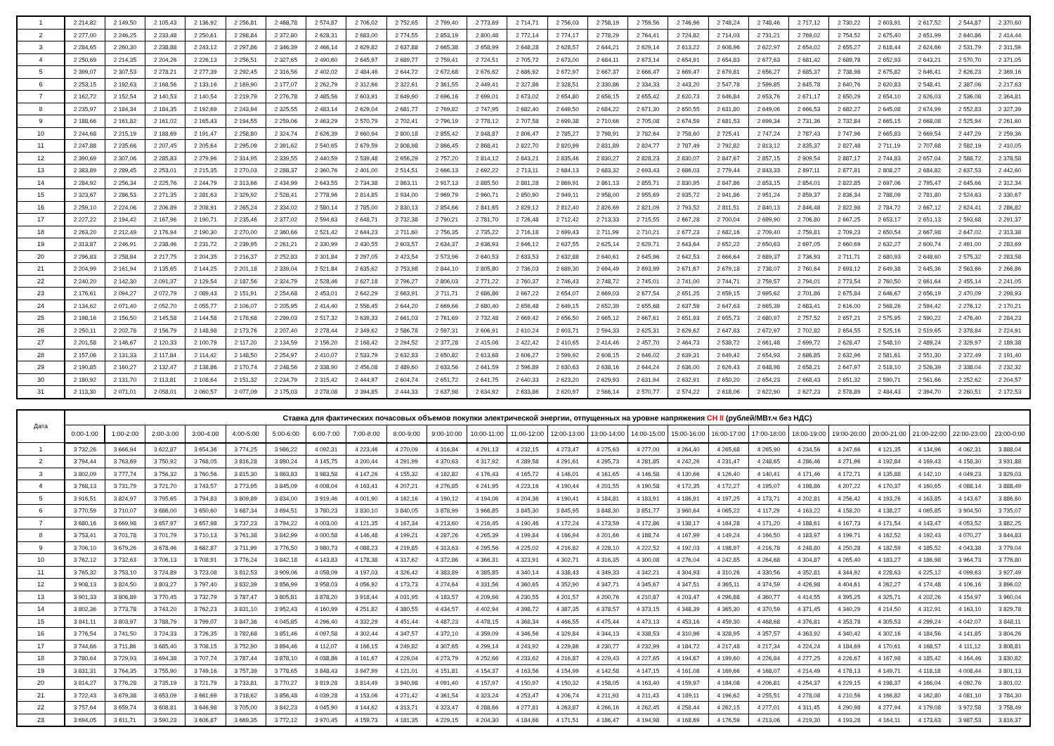| 1 | 2 214,82 | 2 149,50 | 2 105,43 | 2 136,92 | 2 256,81 | 2 468,78 | 2 574,87 | 2 706,02 | 2 752,65 | 2 799,40 | 2 773,69 | 2 714,71 | 2 756,03 | 2 758,19 | 2 759,56 | 2 746,96 | 2 748,24 | 2 748,46 | 2 717,12 | 2 730,22 | 2 603,91 | 2 617,52 | 2 544,87 | 2 370,60 |
| 2 | 2 277,00 | 2 246,25 | 2 233,48 | 2 250,61 | 2 298,84 | 2 372,80 | 2 628,31 | 2 683,00 | 2 774,55 | 2 853,19 | 2 800,48 | 2 772,14 | 2 774,17 | 2 778,29 | 2 764,41 | 2 724,82 | 2 714,03 | 2 731,21 | 2 769,02 | 2 754,52 | 2 675,40 | 2 651,99 | 2 640,86 | 2 414,44 |
| 3 | 2 284,65 | 2 260,30 | 2 238,88 | 2 243,12 | 2 297,86 | 2 346,39 | 2 466,14 | 2 629,82 | 2 637,88 | 2 665,38 | 2 658,99 | 2 648,28 | 2 628,57 | 2 644,21 | 2 629,14 | 2 613,22 | 2 608,96 | 2 622,97 | 2 654,02 | 2 655,27 | 2 618,44 | 2 624,66 | 2 531,79 | 2 311,59 |
| 4 | 2 250,69 | 2 214,35 | 2 204,26 | 2 226,13 | 2 256,51 | 2 327,65 | 2 490,60 | 2 645,97 | 2 689,77 | 2 759,41 | 2 724,51 | 2 705,72 | 2 673,00 | 2 684,11 | 2 673,14 | 2 654,91 | 2 654,83 | 2 677,63 | 2 681,42 | 2 689,78 | 2 652,93 | 2 643,21 | 2 570,70 | 2 371,05 |
| 5 | 2 399,07 | 2 307,53 | 2 278,21 | 2 277,39 | 2 292,45 | 2 316,56 | 2 402,02 | 2 484,46 | 2 644,72 | 2 672,68 | 2 676,62 | 2 686,92 | 2 672,97 | 2 667,37 | 2 666,47 | 2 669,47 | 2 679,81 | 2 656,27 | 2 685,37 | 2 738,98 | 2 675,82 | 2 646,41 | 2 626,23 | 2 369,16 |
| 6 | 2 253,15 | 2 192,63 | 2 168,56 | 2 133,16 | 2 169,90 | 2 177,07 | 2 262,79 | 2 312,66 | 2 322,61 | 2 361,55 | 2 449,41 | 2 327,86 | 2 328,51 | 2 330,86 | 2 334,33 | 2 443,20 | 2 547,78 | 2 599,85 | 2 645,78 | 2 640,76 | 2 620,83 | 2 548,41 | 2 387,06 | 2 217,63 |
| 7 | 2 162,72 | 2 152,54 | 2 140,53 | 2 140,54 | 2 219,79 | 2 276,78 | 2 485,56 | 2 603,91 | 2 649,90 | 2 696,16 | 2 699,01 | 2 673,02 | 2 654,80 | 2 656,15 | 2 655,42 | 2 620,73 | 2 646,84 | 2 653,76 | 2 671,17 | 2 650,29 | 2 654,10 | 2 626,03 | 2 536,08 | 2 364,81 |
| 8 | 2 235,97 | 2 184,34 | 2 184,35 | 2 192,69 | 2 243,94 | 2 325,55 | 2 483,14 | 2 629,04 | 2 681,77 | 2 769,82 | 2 747,95 | 2 682,40 | 2 649,50 | 2 684,22 | 2 671,30 | 2 650,55 | 2 631,80 | 2 649,06 | 2 666,53 | 2 682,27 | 2 645,08 | 2 674,99 | 2 552,83 | 2 327,39 |
| 9 | 2 188,66 | 2 161,82 | 2 161,02 | 2 165,43 | 2 194,55 | 2 259,06 | 2 463,29 | 2 570,79 | 2 702,41 | 2 796,19 | 2 778,12 | 2 707,58 | 2 699,38 | 2 710,66 | 2 705,08 | 2 674,59 | 2 681,53 | 2 699,34 | 2 731,36 | 2 732,84 | 2 665,15 | 2 668,08 | 2 525,94 | 2 261,60 |
| 10 | 2 244,68 | 2 215,19 | 2 188,69 | 2 191,47 | 2 258,80 | 2 324,74 | 2 626,39 | 2 660,94 | 2 800,18 | 2 855,42 | 2 848,87 | 2 806,47 | 2 785,27 | 2 798,91 | 2 782,64 | 2 758,60 | 2 725,41 | 2 747,24 | 2 787,43 | 2 747,96 | 2 665,83 | 2 669,54 | 2 447,29 | 2 259,36 |
| 11 | 2 247,88 | 2 235,66 | 2 207,45 | 2 205,64 | 2 295,09 | 2 391,62 | 2 540,65 | 2 679,59 | 2 808,98 | 2 866,45 | 2 868,41 | 2 822,70 | 2 820,99 | 2 831,89 | 2 824,77 | 2 787,49 | 2 792,82 | 2 813,12 | 2 835,37 | 2 827,48 | 2 711,19 | 2 707,68 | 2 582,19 | 2 410,05 |
| 12 | 2 390,69 | 2 307,06 | 2 285,83 | 2 279,96 | 2 314,95 | 2 339,55 | 2 440,59 | 2 539,48 | 2 656,29 | 2 757,20 | 2 814,12 | 2 843,21 | 2 835,46 | 2 830,27 | 2 828,23 | 2 830,07 | 2 847,67 | 2 857,15 | 2 909,54 | 2 887,17 | 2 744,83 | 2 657,04 | 2 588,72 | 2 378,58 |
| 13 | 2 383,89 | 2 289,45 | 2 253,01 | 2 215,35 | 2 270,03 | 2 288,37 | 2 360,76 | 2 401,00 | 2 514,51 | 2 666,13 | 2 692,22 | 2 713,11 | 2 684,13 | 2 683,32 | 2 693,43 | 2 686,03 | 2 779,44 | 2 843,33 | 2 897,11 | 2 877,81 | 2 808,27 | 2 684,82 | 2 637,53 | 2 442,60 |
| 14 | 2 284,92 | 2 256,34 | 2 225,76 | 2 244,79 | 2 313,66 | 2 434,99 | 2 643,55 | 2 734,38 | 2 863,11 | 2 917,13 | 2 885,50 | 2 881,28 | 2 869,91 | 2 861,13 | 2 855,71 | 2 830,95 | 2 847,86 | 2 853,15 | 2 854,01 | 2 822,85 | 2 697,06 | 2 795,47 | 2 645,66 | 2 312,34 |
| 15 | 2 323,67 | 2 286,53 | 2 271,35 | 2 281,63 | 2 329,92 | 2 528,41 | 2 778,96 | 2 814,85 | 2 934,00 | 2 969,79 | 2 960,71 | 2 850,90 | 2 949,11 | 2 958,00 | 2 955,69 | 2 935,72 | 2 941,86 | 2 951,24 | 2 859,37 | 2 836,34 | 2 788,09 | 2 781,80 | 2 524,63 | 2 330,67 |
| 16 | 2 259,10 | 2 224,06 | 2 206,89 | 2 208,91 | 2 265,24 | 2 334,02 | 2 580,14 | 2 785,00 | 2 830,13 | 2 854,66 | 2 841,65 | 2 829,12 | 2 812,40 | 2 826,69 | 2 821,09 | 2 793,52 | 2 811,51 | 2 840,13 | 2 846,48 | 2 822,98 | 2 784,72 | 2 667,12 | 2 624,41 | 2 286,82 |
| 17 | 2 227,22 | 2 194,42 | 2 167,96 | 2 190,71 | 2 235,46 | 2 377,02 | 2 594,63 | 2 648,71 | 2 732,38 | 2 790,21 | 2 781,70 | 2 726,48 | 2 712,42 | 2 713,33 | 2 715,55 | 2 667,28 | 2 700,04 | 2 699,90 | 2 706,80 | 2 667,25 | 2 653,17 | 2 651,13 | 2 593,68 | 2 291,37 |
| 18 | 2 263,20 | 2 212,49 | 2 176,94 | 2 190,30 | 2 270,00 | 2 360,66 | 2 521,42 | 2 644,23 | 2 711,60 | 2 756,35 | 2 735,22 | 2 716,18 | 2 699,43 | 2 711,99 | 2 710,21 | 2 677,23 | 2 682,16 | 2 709,40 | 2 759,81 | 2 709,23 | 2 650,54 | 2 667,98 | 2 647,02 | 2 313,38 |
| 19 | 2 313,87 | 2 246,91 | 2 238,46 | 2 231,72 | 2 239,95 | 2 261,21 | 2 330,99 | 2 430,55 | 2 603,57 | 2 634,37 | 2 636,93 | 2 646,12 | 2 637,55 | 2 625,14 | 2 629,71 | 2 643,64 | 2 652,22 | 2 650,63 | 2 697,05 | 2 660,69 | 2 632,27 | 2 600,74 | 2 491,00 | 2 283,69 |
| 20 | 2 296,83 | 2 258,84 | 2 217,75 | 2 204,35 | 2 216,37 | 2 252,83 | 2 301,84 | 2 297,05 | 2 423,54 | 2 573,96 | 2 640,53 | 2 633,53 | 2 632,88 | 2 640,61 | 2 645,96 | 2 642,53 | 2 666,64 | 2 689,37 | 2 736,93 | 2 711,71 | 2 680,93 | 2 648,60 | 2 575,32 | 2 283,58 |
| 21 | 2 204,99 | 2 161,94 | 2 135,65 | 2 144,25 | 2 201,18 | 2 339,04 | 2 521,84 | 2 635,62 | 2 753,98 | 2 844,10 | 2 805,80 | 2 736,03 | 2 689,30 | 2 694,49 | 2 693,99 | 2 671,67 | 2 679,18 | 2 738,07 | 2 760,64 | 2 693,12 | 2 649,38 | 2 645,36 | 2 563,66 | 2 266,86 |
| 22 | 2 240,20 | 2 142,30 | 2 091,37 | 2 129,54 | 2 187,56 | 2 324,79 | 2 528,46 | 2 627,18 | 2 796,27 | 2 806,03 | 2 771,22 | 2 760,37 | 2 746,43 | 2 748,72 | 2 745,01 | 2 741,00 | 2 744,71 | 2 759,57 | 2 794,01 | 2 773,54 | 2 760,50 | 2 661,64 | 2 455,14 | 2 241,05 |
| 23 | 2 176,61 | 2 094,27 | 2 072,79 | 2 089,43 | 2 151,91 | 2 254,68 | 2 453,01 | 2 642,29 | 2 663,91 | 2 711,71 | 2 686,86 | 2 667,22 | 2 654,07 | 2 669,03 | 2 677,54 | 2 651,25 | 2 659,15 | 2 695,62 | 2 701,86 | 2 675,84 | 2 646,67 | 2 656,19 | 2 470,09 | 2 298,93 |
| 24 | 2 134,62 | 2 071,40 | 2 052,70 | 2 055,77 | 2 106,07 | 2 205,95 | 2 414,40 | 2 556,45 | 2 644,20 | 2 669,66 | 2 680,40 | 2 656,48 | 2 649,15 | 2 652,39 | 2 655,68 | 2 637,59 | 2 647,63 | 2 665,39 | 2 683,41 | 2 616,00 | 2 568,26 | 2 594,42 | 2 276,12 | 2 170,21 |
| 25 | 2 198,16 | 2 156,50 | 2 145,58 | 2 144,58 | 2 178,68 | 2 299,03 | 2 517,32 | 2 639,33 | 2 661,03 | 2 761,69 | 2 732,48 | 2 669,42 | 2 656,50 | 2 665,12 | 2 667,61 | 2 651,93 | 2 655,73 | 2 680,97 | 2 757,52 | 2 657,21 | 2 575,95 | 2 590,22 | 2 476,40 | 2 284,23 |
| 26 | 2 250,11 | 2 202,78 | 2 156,79 | 2 148,98 | 2 173,76 | 2 207,40 | 2 278,44 | 2 349,62 | 2 586,78 | 2 597,31 | 2 606,91 | 2 610,24 | 2 603,71 | 2 594,33 | 2 625,31 | 2 629,62 | 2 647,83 | 2 672,97 | 2 702,82 | 2 654,55 | 2 525,16 | 2 519,65 | 2 378,84 | 2 224,91 |
| 27 | 2 201,58 | 2 146,67 | 2 120,33 | 2 100,79 | 2 117,20 | 2 134,59 | 2 156,20 | 2 168,42 | 2 294,52 | 2 377,28 | 2 415,06 | 2 422,42 | 2 410,65 | 2 414,46 | 2 457,70 | 2 464,73 | 2 538,72 | 2 661,48 | 2 699,72 | 2 628,47 | 2 548,10 | 2 489,24 | 2 329,97 | 2 189,38 |
| 28 | 2 157,06 | 2 131,33 | 2 117,84 | 2 114,42 | 2 148,50 | 2 254,97 | 2 410,07 | 2 533,79 | 2 632,83 | 2 650,82 | 2 613,68 | 2 606,27 | 2 599,92 | 2 608,15 | 2 646,02 | 2 639,31 | 2 649,42 | 2 654,93 | 2 686,85 | 2 632,96 | 2 581,61 | 2 551,30 | 2 372,49 | 2 191,40 |
| 29 | 2 190,85 | 2 160,27 | 2 132,47 | 2 138,86 | 2 170,74 | 2 248,56 | 2 338,90 | 2 456,08 | 2 489,60 | 2 633,56 | 2 641,59 | 2 596,89 | 2 630,63 | 2 638,16 | 2 644,24 | 2 636,00 | 2 626,43 | 2 648,98 | 2 658,21 | 2 647,97 | 2 518,10 | 2 526,39 | 2 338,04 | 2 232,32 |
| 30 | 2 180,92 | 2 131,70 | 2 113,81 | 2 108,64 | 2 151,32 | 2 234,79 | 2 315,42 | 2 444,97 | 2 604,74 | 2 651,72 | 2 641,75 | 2 640,33 | 2 623,20 | 2 629,93 | 2 631,94 | 2 632,91 | 2 650,20 | 2 654,23 | 2 668,43 | 2 651,32 | 2 590,71 | 2 561,66 | 2 252,62 | 2 204,57 |
| 31 | 2 113,30 | 2 071,01 | 2 058,01 | 2 060,57 | 2 077,09 | 2 175,03 | 2 278,08 | 2 394,85 | 2 444,33 | 2 637,98 | 2 634,92 | 2 633,86 | 2 620,97 | 2 566,14 | 2 570,77 | 2 574,22 | 2 618,06 | 2 622,90 | 2 627,23 | 2 578,89 | 2 484,43 | 2 394,70 | 2 260,51 | 2 172,53 |
| Дата | Ставка для фактических почасовых объемов покупки электрической энергии, отпущенных на уровне напряжения СН II (рублей/МВт.ч без НДС) | | | | | | | | | | | | | | | | | | | | | | | |
| --- | --- | --- | --- | --- | --- | --- | --- | --- | --- | --- | --- | --- | --- | --- | --- | --- | --- | --- | --- | --- | --- | --- | --- | --- |
| | 0:00-1:00 | 1:00-2:00 | 2:00-3:00 | 3:00-4:00 | 4:00-5:00 | 5:00-6:00 | 6:00-7:00 | 7:00-8:00 | 8:00-9:00 | 9:00-10:00 | 10:00-11:00 | 11:00-12:00 | 12:00-13:00 | 13:00-14:00 | 14:00-15:00 | 15:00-16:00 | 16:00-17:00 | 17:00-18:00 | 18:00-19:00 | 19:00-20:00 | 20:00-21:00 | 21:00-22:00 | 22:00-23:00 | 23:00-0:00 |
| 1 | 3 732,26 | 3 666,94 | 3 622,87 | 3 654,36 | 3 774,25 | 3 986,22 | 4 092,31 | 4 223,46 | 4 270,09 | 4 316,84 | 4 291,13 | 4 232,15 | 4 273,47 | 4 275,63 | 4 277,00 | 4 264,40 | 4 265,68 | 4 265,90 | 4 234,56 | 4 247,66 | 4 121,35 | 4 134,96 | 4 062,31 | 3 888,04 |
| 2 | 3 794,44 | 3 763,69 | 3 750,92 | 3 768,05 | 3 816,28 | 3 890,24 | 4 145,75 | 4 200,44 | 4 291,99 | 4 370,63 | 4 317,92 | 4 289,58 | 4 291,61 | 4 295,73 | 4 281,85 | 4 242,26 | 4 231,47 | 4 248,65 | 4 286,46 | 4 271,96 | 4 192,84 | 4 169,43 | 4 158,30 | 3 931,88 |
| 3 | 3 802,09 | 3 777,74 | 3 756,32 | 3 760,56 | 3 815,30 | 3 863,83 | 3 983,58 | 4 147,26 | 4 155,32 | 4 182,82 | 4 176,43 | 4 165,72 | 4 146,01 | 4 161,65 | 4 146,58 | 4 130,66 | 4 126,40 | 4 140,41 | 4 171,46 | 4 172,71 | 4 135,88 | 4 142,10 | 4 049,23 | 3 829,03 |
| 4 | 3 768,13 | 3 731,79 | 3 721,70 | 3 743,57 | 3 773,95 | 3 845,09 | 4 008,04 | 4 163,41 | 4 207,21 | 4 276,85 | 4 241,95 | 4 223,16 | 4 190,44 | 4 201,55 | 4 190,58 | 4 172,35 | 4 172,27 | 4 195,07 | 4 198,86 | 4 207,22 | 4 170,37 | 4 160,65 | 4 088,14 | 3 888,49 |
| 5 | 3 916,51 | 3 824,97 | 3 795,65 | 3 794,83 | 3 809,89 | 3 834,00 | 3 919,46 | 4 001,90 | 4 162,16 | 4 190,12 | 4 194,06 | 4 204,36 | 4 190,41 | 4 184,81 | 4 183,91 | 4 186,91 | 4 197,25 | 4 173,71 | 4 202,81 | 4 256,42 | 4 193,26 | 4 163,85 | 4 143,67 | 3 886,60 |
| 6 | 3 770,59 | 3 710,07 | 3 686,00 | 3 650,60 | 3 687,34 | 3 694,51 | 3 780,23 | 3 830,10 | 3 840,05 | 3 878,99 | 3 966,85 | 3 845,30 | 3 845,95 | 3 848,30 | 3 851,77 | 3 960,64 | 4 065,22 | 4 117,29 | 4 163,22 | 4 158,20 | 4 138,27 | 4 065,85 | 3 904,50 | 3 735,07 |
| 7 | 3 680,16 | 3 669,98 | 3 657,97 | 3 657,98 | 3 737,23 | 3 794,22 | 4 003,00 | 4 121,35 | 4 167,34 | 4 213,60 | 4 216,45 | 4 190,46 | 4 172,24 | 4 173,59 | 4 172,86 | 4 138,17 | 4 164,28 | 4 171,20 | 4 188,61 | 4 167,73 | 4 171,54 | 4 143,47 | 4 053,52 | 3 882,25 |
| 8 | 3 753,41 | 3 701,78 | 3 701,79 | 3 710,13 | 3 761,38 | 3 842,99 | 4 000,58 | 4 146,48 | 4 199,21 | 4 287,26 | 4 265,39 | 4 199,84 | 4 166,94 | 4 201,66 | 4 188,74 | 4 167,99 | 4 149,24 | 4 166,50 | 4 183,97 | 4 199,71 | 4 162,52 | 4 192,43 | 4 070,27 | 3 844,83 |
| 9 | 3 706,10 | 3 679,26 | 3 678,46 | 3 682,87 | 3 711,99 | 3 776,50 | 3 980,73 | 4 088,23 | 4 219,85 | 4 313,63 | 4 295,56 | 4 225,02 | 4 216,82 | 4 228,10 | 4 222,52 | 4 192,03 | 4 198,97 | 4 216,78 | 4 248,80 | 4 250,28 | 4 182,59 | 4 185,52 | 4 043,38 | 3 779,04 |
| 10 | 3 762,12 | 3 732,63 | 3 706,13 | 3 708,91 | 3 776,24 | 3 842,18 | 4 143,83 | 4 178,38 | 4 317,62 | 4 372,86 | 4 366,31 | 4 323,91 | 4 302,71 | 4 316,35 | 4 300,08 | 4 276,04 | 4 242,85 | 4 264,68 | 4 304,87 | 4 265,40 | 4 183,27 | 4 186,98 | 3 964,73 | 3 776,80 |
| 11 | 3 765,32 | 3 753,10 | 3 724,89 | 3 723,08 | 3 812,53 | 3 909,06 | 4 058,09 | 4 197,03 | 4 326,42 | 4 383,89 | 4 385,85 | 4 340,14 | 4 338,43 | 4 349,33 | 4 342,21 | 4 304,93 | 4 310,26 | 4 330,56 | 4 352,81 | 4 344,92 | 4 228,63 | 4 225,12 | 4 099,63 | 3 927,49 |
| 12 | 3 908,13 | 3 824,50 | 3 803,27 | 3 797,40 | 3 832,39 | 3 856,99 | 3 958,03 | 4 056,92 | 4 173,73 | 4 274,64 | 4 331,56 | 4 360,65 | 4 352,90 | 4 347,71 | 4 345,67 | 4 347,51 | 4 365,11 | 4 374,59 | 4 426,98 | 4 404,61 | 4 262,27 | 4 174,48 | 4 106,16 | 3 896,02 |
| 13 | 3 901,33 | 3 806,89 | 3 770,45 | 3 732,79 | 3 787,47 | 3 805,81 | 3 878,20 | 3 918,44 | 4 031,95 | 4 183,57 | 4 209,66 | 4 230,55 | 4 201,57 | 4 200,76 | 4 210,87 | 4 203,47 | 4 296,88 | 4 360,77 | 4 414,55 | 4 395,25 | 4 325,71 | 4 202,26 | 4 154,97 | 3 960,04 |
| 14 | 3 802,36 | 3 773,78 | 3 743,20 | 3 762,23 | 3 831,10 | 3 952,43 | 4 160,99 | 4 251,82 | 4 380,55 | 4 434,57 | 4 402,94 | 4 398,72 | 4 387,35 | 4 378,57 | 4 373,15 | 4 348,39 | 4 365,30 | 4 370,59 | 4 371,45 | 4 340,29 | 4 214,50 | 4 312,91 | 4 163,10 | 3 829,78 |
| 15 | 3 841,11 | 3 803,97 | 3 788,79 | 3 799,07 | 3 847,36 | 4 045,85 | 4 296,40 | 4 332,29 | 4 451,44 | 4 487,23 | 4 478,15 | 4 368,34 | 4 466,55 | 4 475,44 | 4 473,13 | 4 453,16 | 4 459,30 | 4 468,68 | 4 376,81 | 4 353,78 | 4 305,53 | 4 299,24 | 4 042,07 | 3 848,11 |
| 16 | 3 776,54 | 3 741,50 | 3 724,33 | 3 726,35 | 3 782,68 | 3 851,46 | 4 097,58 | 4 302,44 | 4 347,57 | 4 372,10 | 4 359,09 | 4 346,56 | 4 329,84 | 4 344,13 | 4 338,53 | 4 310,96 | 4 328,95 | 4 357,57 | 4 363,92 | 4 340,42 | 4 302,16 | 4 184,56 | 4 141,85 | 3 804,26 |
| 17 | 3 744,66 | 3 711,86 | 3 685,40 | 3 708,15 | 3 752,90 | 3 894,46 | 4 112,07 | 4 166,15 | 4 249,82 | 4 307,65 | 4 299,14 | 4 243,92 | 4 229,86 | 4 230,77 | 4 232,99 | 4 184,72 | 4 217,48 | 4 217,34 | 4 224,24 | 4 184,69 | 4 170,61 | 4 168,57 | 4 111,12 | 3 808,81 |
| 18 | 3 780,64 | 3 729,93 | 3 694,38 | 3 707,74 | 3 787,44 | 3 878,10 | 4 038,86 | 4 161,67 | 4 229,04 | 4 273,79 | 4 252,66 | 4 233,62 | 4 216,87 | 4 229,43 | 4 227,65 | 4 194,67 | 4 199,60 | 4 226,84 | 4 277,25 | 4 226,67 | 4 167,98 | 4 185,42 | 4 164,46 | 3 830,82 |
| 19 | 3 831,31 | 3 764,35 | 3 755,90 | 3 749,16 | 3 757,39 | 3 778,65 | 3 848,43 | 3 947,99 | 4 121,01 | 4 151,81 | 4 154,37 | 4 163,56 | 4 154,99 | 4 142,58 | 4 147,15 | 4 161,08 | 4 169,66 | 4 168,07 | 4 214,49 | 4 178,13 | 4 149,71 | 4 118,18 | 4 008,44 | 3 801,13 |
| 20 | 3 814,27 | 3 776,28 | 3 735,19 | 3 721,79 | 3 733,81 | 3 770,27 | 3 819,28 | 3 814,49 | 3 940,98 | 4 091,40 | 4 157,97 | 4 150,97 | 4 150,32 | 4 158,05 | 4 163,40 | 4 159,97 | 4 184,08 | 4 206,81 | 4 254,37 | 4 229,15 | 4 198,37 | 4 166,04 | 4 092,76 | 3 801,02 |
| 21 | 3 722,43 | 3 679,38 | 3 653,09 | 3 661,69 | 3 718,62 | 3 856,48 | 4 039,28 | 4 153,06 | 4 271,42 | 4 361,54 | 4 323,24 | 4 253,47 | 4 206,74 | 4 211,93 | 4 211,43 | 4 189,11 | 4 196,62 | 4 255,51 | 4 278,08 | 4 210,56 | 4 166,82 | 4 162,80 | 4 081,10 | 3 784,30 |
| 22 | 3 757,64 | 3 659,74 | 3 608,81 | 3 646,98 | 3 705,00 | 3 842,23 | 4 045,90 | 4 144,62 | 4 313,71 | 4 323,47 | 4 288,66 | 4 277,81 | 4 263,87 | 4 266,16 | 4 262,45 | 4 258,44 | 4 262,15 | 4 277,01 | 4 311,45 | 4 290,98 | 4 277,94 | 4 179,08 | 3 972,58 | 3 758,49 |
| 23 | 3 694,05 | 3 611,71 | 3 590,23 | 3 606,87 | 3 669,35 | 3 772,12 | 3 970,45 | 4 159,73 | 4 181,35 | 4 229,15 | 4 204,30 | 4 184,66 | 4 171,51 | 4 186,47 | 4 194,98 | 4 168,69 | 4 176,59 | 4 213,06 | 4 219,30 | 4 193,28 | 4 164,11 | 4 173,63 | 3 987,53 | 3 816,37 |